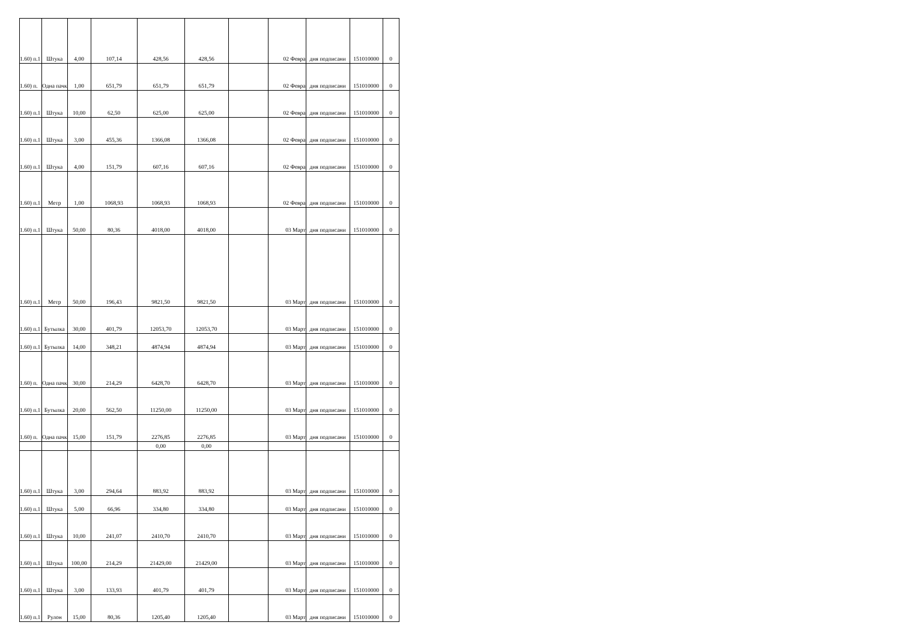| 1.60) п.1 | Штука | 4,00 | 107,14 | 428,56 | 428,56 | | 02 Февра | дня подписани | 151010000 | 0 |
| 1.60) п. | Одна пачк | 1,00 | 651,79 | 651,79 | 651,79 | | 02 Февра | дня подписани | 151010000 | 0 |
| 1.60) п.1 | Штука | 10,00 | 62,50 | 625,00 | 625,00 | | 02 Февра | дня подписани | 151010000 | 0 |
| 1.60) п.1 | Штука | 3,00 | 455,36 | 1366,08 | 1366,08 | | 02 Февра | дня подписани | 151010000 | 0 |
| 1.60) п.1 | Штука | 4,00 | 151,79 | 607,16 | 607,16 | | 02 Февра | дня подписани | 151010000 | 0 |
| 1.60) п.1 | Метр | 1,00 | 1068,93 | 1068,93 | 1068,93 | | 02 Февра | дня подписани | 151010000 | 0 |
| 1.60) п.1 | Штука | 50,00 | 80,36 | 4018,00 | 4018,00 | | 03 Март | дня подписани | 151010000 | 0 |
| 1.60) п.1 | Метр | 50,00 | 196,43 | 9821,50 | 9821,50 | | 03 Март | дня подписани | 151010000 | 0 |
| 1.60) п.1 | Бутылка | 30,00 | 401,79 | 12053,70 | 12053,70 | | 03 Март | дня подписани | 151010000 | 0 |
| 1.60) п.1 | Бутылка | 14,00 | 348,21 | 4874,94 | 4874,94 | | 03 Март | дня подписани | 151010000 | 0 |
| 1.60) п. | Одна пачк | 30,00 | 214,29 | 6428,70 | 6428,70 | | 03 Март | дня подписани | 151010000 | 0 |
| 1.60) п.1 | Бутылка | 20,00 | 562,50 | 11250,00 | 11250,00 | | 03 Март | дня подписани | 151010000 | 0 |
| 1.60) п. | Одна пачк | 15,00 | 151,79 | 2276,85 | 2276,85 | | 03 Март | дня подписани | 151010000 | 0 |
| | | | | 0,00 | 0,00 | | | | | |
| 1.60) п.1 | Штука | 3,00 | 294,64 | 883,92 | 883,92 | | 03 Март | дня подписани | 151010000 | 0 |
| 1.60) п.1 | Штука | 5,00 | 66,96 | 334,80 | 334,80 | | 03 Март | дня подписани | 151010000 | 0 |
| 1.60) п.1 | Штука | 10,00 | 241,07 | 2410,70 | 2410,70 | | 03 Март | дня подписани | 151010000 | 0 |
| 1.60) п.1 | Штука | 100,00 | 214,29 | 21429,00 | 21429,00 | | 03 Март | дня подписани | 151010000 | 0 |
| 1.60) п.1 | Штука | 3,00 | 133,93 | 401,79 | 401,79 | | 03 Март | дня подписани | 151010000 | 0 |
| 1.60) п.1 | Рулон | 15,00 | 80,36 | 1205,40 | 1205,40 | | 03 Март | дня подписани | 151010000 | 0 |